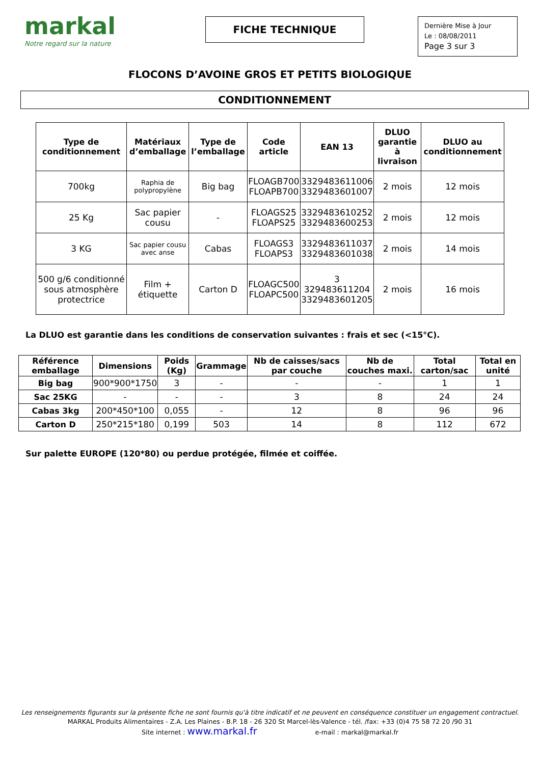markal
Notre regard sur la nature
FICHE TECHNIQUE
Dernière Mise à Jour
Le : 08/08/2011
Page 3 sur 3
FLOCONS D’AVOINE GROS ET PETITS BIOLOGIQUE
CONDITIONNEMENT
| Type de conditionnement | Matériaux d’emballage | Type de l’emballage | Code article | EAN 13 | DLUO garantie à livraison | DLUO au conditionnement |
| --- | --- | --- | --- | --- | --- | --- |
| 700kg | Raphia de polypropylène | Big bag | FLOAGB700 FLOAPB700 | 3329483611006 3329483601007 | 2 mois | 12 mois |
| 25 Kg | Sac papier cousu | - | FLOAGS25 FLOAPS25 | 3329483610252 3329483600253 | 2 mois | 12 mois |
| 3 KG | Sac papier cousu avec anse | Cabas | FLOAGS3 FLOAPS3 | 3329483611037 3329483601038 | 2 mois | 14 mois |
| 500 g/6 conditionné sous atmosphère protectrice | Film + étiquette | Carton D | FLOAGC500 FLOAPC500 | 3 329483611204 3329483601205 | 2 mois | 16 mois |
La DLUO est garantie dans les conditions de conservation suivantes : frais et sec (<15°C).
| Référence emballage | Dimensions | Poids (Kg) | Grammage | Nb de caisses/sacs par couche | Nb de couches maxi. | Total carton/sac | Total en unité |
| --- | --- | --- | --- | --- | --- | --- | --- |
| Big bag | 900*900*1750 | 3 | - | - | - | 1 | 1 |
| Sac 25KG | - | - | - | 3 | 8 | 24 | 24 |
| Cabas 3kg | 200*450*100 | 0,055 | - | 12 | 8 | 96 | 96 |
| Carton D | 250*215*180 | 0,199 | 503 | 14 | 8 | 112 | 672 |
Sur palette EUROPE (120*80) ou perdue protégée, filmée et coiffée.
Les renseignements figurants sur la présente fiche ne sont fournis qu'à titre indicatif et ne peuvent en conséquence constituer un engagement contractuel.
MARKAL Produits Alimentaires - Z.A. Les Plaines - B.P. 18 - 26 320 St Marcel-lès-Valence - tél. /fax: +33 (0)4 75 58 72 20 /90 31
Site internet : www.markal.fr e-mail : markal@markal.fr